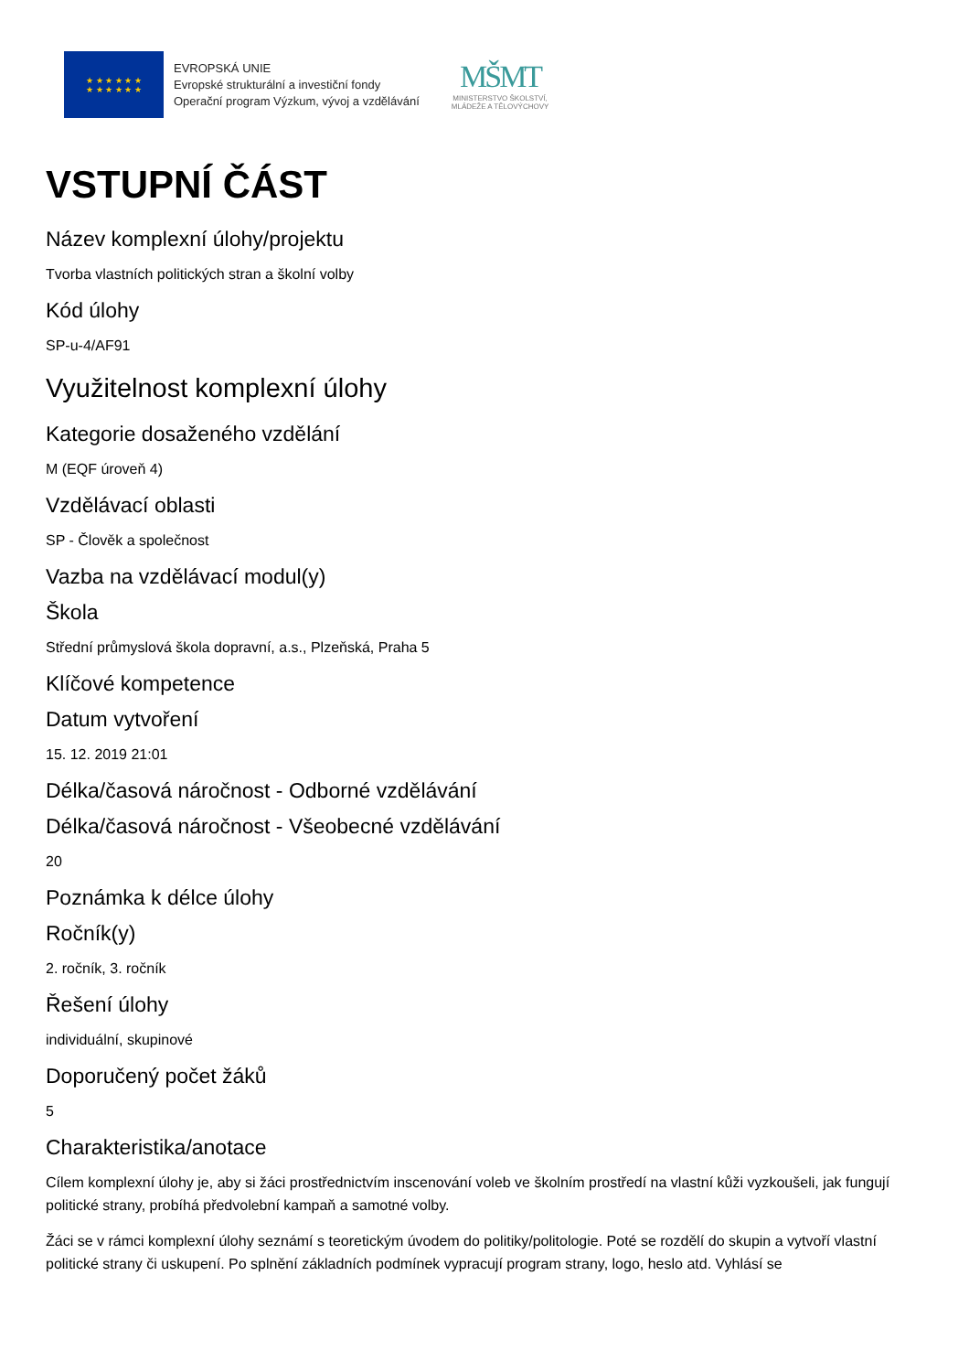★ ★ ★ ★ ★ ★
★ ★ ★ ★ ★ ★
EVROPSKÁ UNIE
Evropské strukturální a investiční fondy
Operační program Výzkum, vývoj a vzdělávání
MŠMT
MINISTERSTVO ŠKOLSTVÍ,
MLÁDEŽE A TĚLOVÝCHOVY
VSTUPNÍ ČÁST
Název komplexní úlohy/projektu
Tvorba vlastních politických stran a školní volby
Kód úlohy
SP-u-4/AF91
Využitelnost komplexní úlohy
Kategorie dosaženého vzdělání
M (EQF úroveň 4)
Vzdělávací oblasti
SP - Člověk a společnost
Vazba na vzdělávací modul(y)
Škola
Střední průmyslová škola dopravní, a.s., Plzeňská, Praha 5
Klíčové kompetence
Datum vytvoření
15. 12. 2019 21:01
Délka/časová náročnost - Odborné vzdělávání
Délka/časová náročnost - Všeobecné vzdělávání
20
Poznámka k délce úlohy
Ročník(y)
2. ročník, 3. ročník
Řešení úlohy
individuální, skupinové
Doporučený počet žáků
5
Charakteristika/anotace
Cílem komplexní úlohy je, aby si žáci prostřednictvím inscenování voleb ve školním prostředí na vlastní kůži vyzkoušeli, jak fungují politické strany, probíhá předvolební kampaň a samotné volby.
Žáci se v rámci komplexní úlohy seznámí s teoretickým úvodem do politiky/politologie. Poté se rozdělí do skupin a vytvoří vlastní politické strany či uskupení. Po splnění základních podmínek vypracují program strany, logo, heslo atd. Vyhlásí se